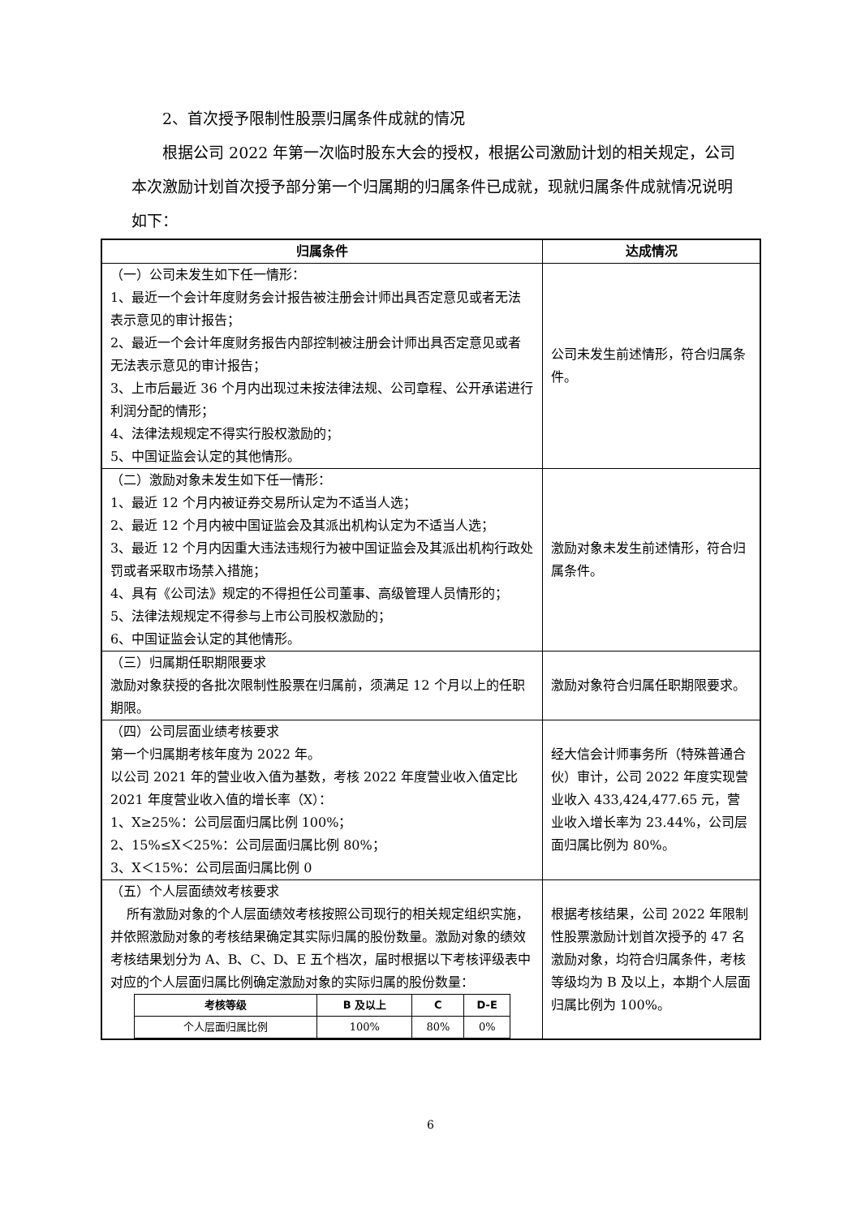2、首次授予限制性股票归属条件成就的情况
根据公司 2022 年第一次临时股东大会的授权，根据公司激励计划的相关规定，公司本次激励计划首次授予部分第一个归属期的归属条件已成就，现就归属条件成就情况说明如下：
| 归属条件 | 达成情况 |
| --- | --- |
| （一）公司未发生如下任一情形： 1、最近一个会计年度财务会计报告被注册会计师出具否定意见或者无法表示意见的审计报告； 2、最近一个会计年度财务报告内部控制被注册会计师出具否定意见或者无法表示意见的审计报告； 3、上市后最近 36 个月内出现过未按法律法规、公司章程、公开承诺进行利润分配的情形； 4、法律法规规定不得实行股权激励的； 5、中国证监会认定的其他情形。 | 公司未发生前述情形，符合归属条件。 |
| （二）激励对象未发生如下任一情形： 1、最近 12 个月内被证券交易所认定为不适当人选； 2、最近 12 个月内被中国证监会及其派出机构认定为不适当人选； 3、最近 12 个月内因重大违法违规行为被中国证监会及其派出机构行政处罚或者采取市场禁入措施； 4、具有《公司法》规定的不得担任公司董事、高级管理人员情形的； 5、法律法规规定不得参与上市公司股权激励的； 6、中国证监会认定的其他情形。 | 激励对象未发生前述情形，符合归属条件。 |
| （三）归属期任职期限要求 激励对象获授的各批次限制性股票在归属前，须满足 12 个月以上的任职期限。 | 激励对象符合归属任职期限要求。 |
| （四）公司层面业绩考核要求 第一个归属期考核年度为 2022 年。 以公司 2021 年的营业收入值为基数，考核 2022 年度营业收入值定比 2021 年度营业收入值的增长率（X）： 1、X≥25%：公司层面归属比例 100%； 2、15%≤X＜25%：公司层面归属比例 80%； 3、X＜15%：公司层面归属比例 0 | 经大信会计师事务所（特殊普通合伙）审计，公司 2022 年度实现营业收入 433,424,477.65 元，营业收入增长率为 23.44%，公司层面归属比例为 80%。 |
| （五）个人层面绩效考核要求 所有激励对象的个人层面绩效考核按照公司现行的相关规定组织实施，并依照激励对象的考核结果确定其实际归属的股份数量。激励对象的绩效考核结果划分为 A、B、C、D、E 五个档次，届时根据以下考核评级表中对应的个人层面归属比例确定激励对象的实际归属的股份数量： / 考核等级 / B 及以上 / C / D-E / / --- / --- / --- / --- / / 个人层面归属比例 / 100% / 80% / 0% / | 根据考核结果，公司 2022 年限制性股票激励计划首次授予的 47 名激励对象，均符合归属条件，考核等级均为 B 及以上，本期个人层面归属比例为 100%。 |
6